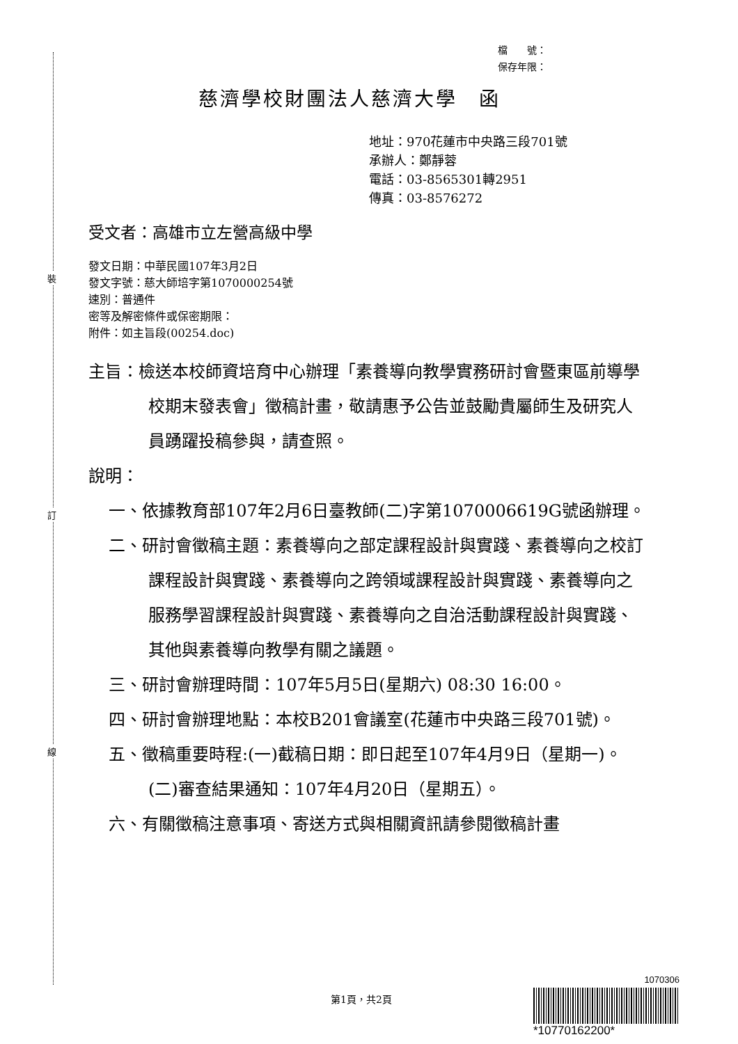裝
訂
線
檔　　號：
保存年限：
慈濟學校財團法人慈濟大學　函
地址：970花蓮市中央路三段701號
承辦人：鄭靜蓉
電話：03-8565301轉2951
傳真：03-8576272
受文者：高雄市立左營高級中學
發文日期：中華民國107年3月2日
發文字號：慈大師培字第1070000254號
速別：普通件
密等及解密條件或保密期限：
附件：如主旨段(00254.doc)
主旨：檢送本校師資培育中心辦理「素養導向教學實務研討會暨東區前導學校期末發表會」徵稿計畫，敬請惠予公告並鼓勵貴屬師生及研究人員踴躍投稿參與，請查照。
說明：
一、依據教育部107年2月6日臺教師(二)字第1070006619G號函辦理。
二、研討會徵稿主題：素養導向之部定課程設計與實踐、素養導向之校訂課程設計與實踐、素養導向之跨領域課程設計與實踐、素養導向之服務學習課程設計與實踐、素養導向之自治活動課程設計與實踐、其他與素養導向教學有關之議題。
三、研討會辦理時間：107年5月5日(星期六) 08:30 16:00。
四、研討會辦理地點：本校B201會議室(花蓮市中央路三段701號)。
五、徵稿重要時程:(一)截稿日期：即日起至107年4月9日（星期一)。(二)審查結果通知：107年4月20日（星期五）。
六、有關徵稿注意事項、寄送方式與相關資訊請參閱徵稿計畫
第1頁，共2頁
1070306
*10770162200*